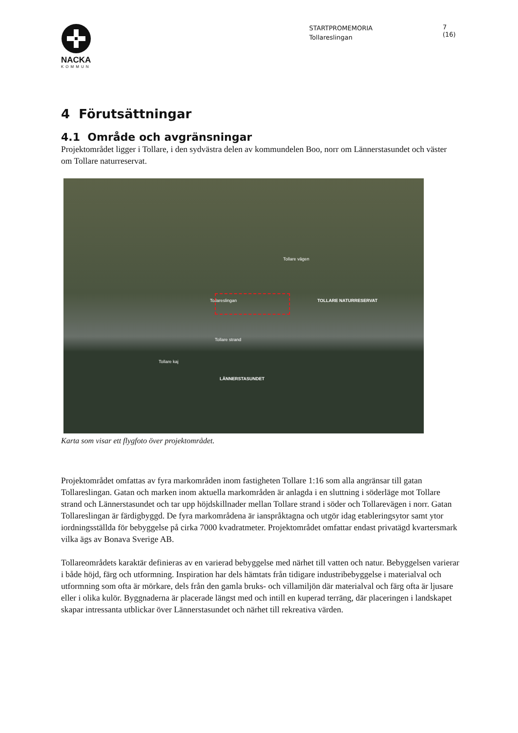NACKA
KOMMUN
STARTPROMEMORIA
Tollareslingan
7 (16)
4 Förutsättningar
4.1 Område och avgränsningar
Projektområdet ligger i Tollare, i den sydvästra delen av kommundelen Boo, norr om Lännerstasundet och väster om Tollare naturreservat.
TOLLARE NATURRESERVAT
LÄNNERSTASUNDET
Tollareslingan
Tollare strand
Tollare kaj
Tollare vägen
Karta som visar ett flygfoto över projektområdet.
Projektområdet omfattas av fyra markområden inom fastigheten Tollare 1:16 som alla angränsar till gatan Tollareslingan. Gatan och marken inom aktuella markområden är anlagda i en sluttning i söderläge mot Tollare strand och Lännerstasundet och tar upp höjdskillnader mellan Tollare strand i söder och Tollarevägen i norr. Gatan Tollareslingan är färdigbyggd. De fyra markområdena är ianspråktagna och utgör idag etableringsytor samt ytor iordningsställda för bebyggelse på cirka 7000 kvadratmeter. Projektområdet omfattar endast privatägd kvartersmark vilka ägs av Bonava Sverige AB.
Tollareområdets karaktär definieras av en varierad bebyggelse med närhet till vatten och natur. Bebyggelsen varierar i både höjd, färg och utformning. Inspiration har dels hämtats från tidigare industribebyggelse i materialval och utformning som ofta är mörkare, dels från den gamla bruks- och villamiljön där materialval och färg ofta är ljusare eller i olika kulör. Byggnaderna är placerade längst med och intill en kuperad terräng, där placeringen i landskapet skapar intressanta utblickar över Lännerstasundet och närhet till rekreativa värden.